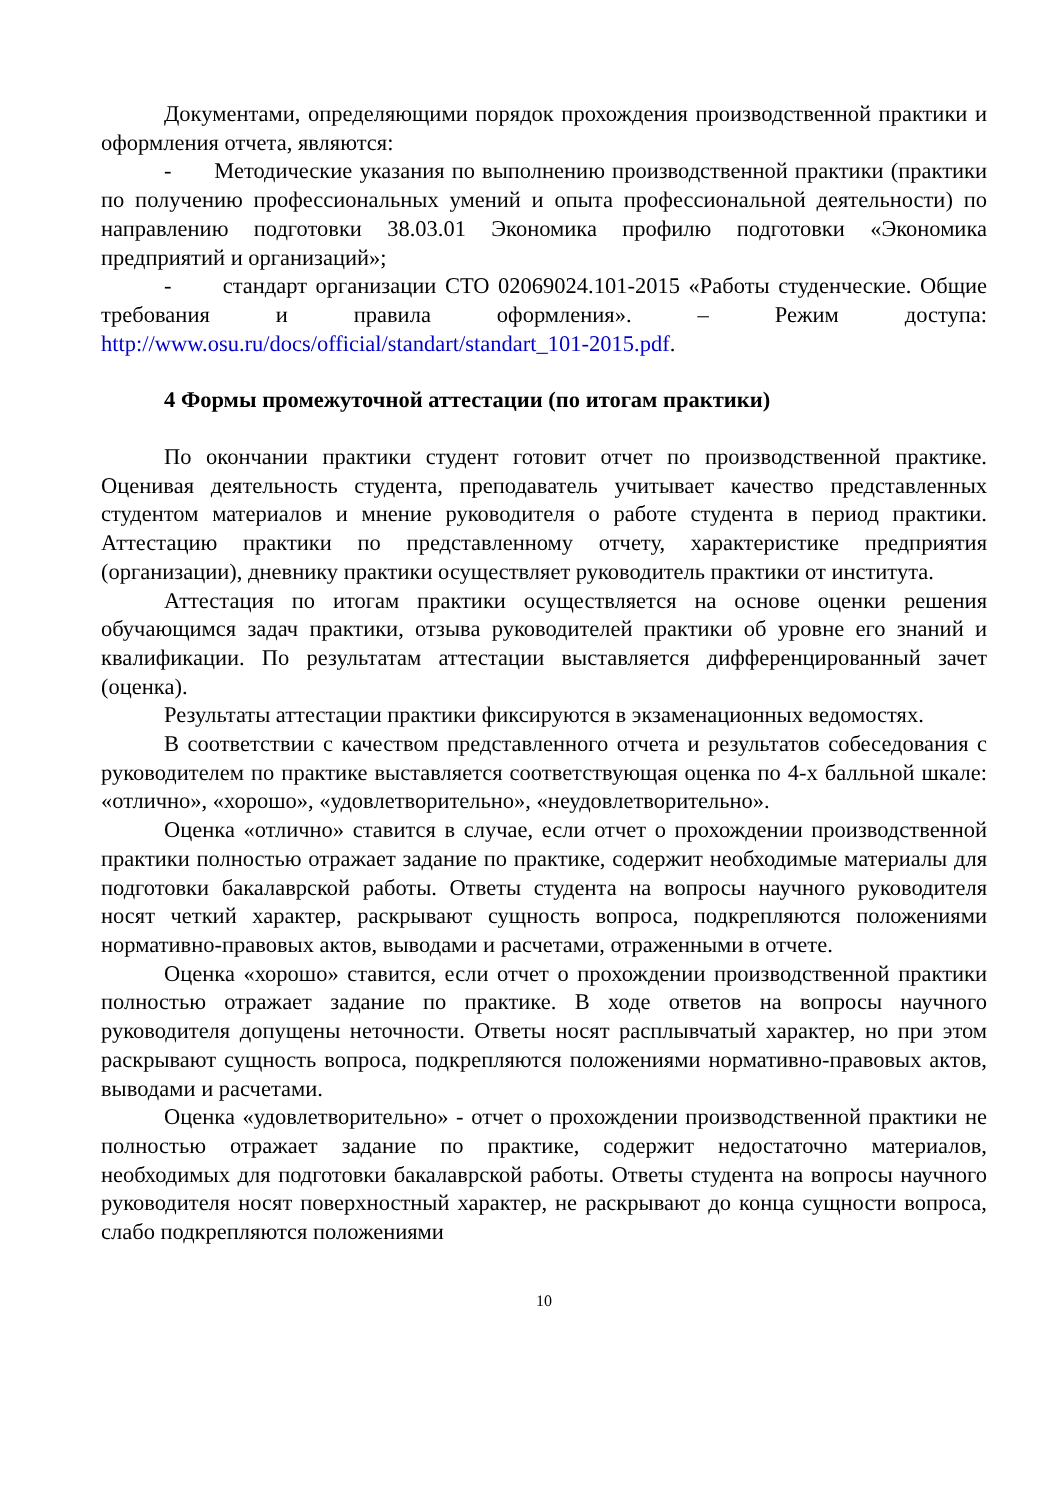Документами, определяющими порядок прохождения производственной практики и оформления отчета, являются:
- Методические указания по выполнению производственной практики (практики по получению профессиональных умений и опыта профессиональной деятельности) по направлению подготовки 38.03.01 Экономика профилю подготовки «Экономика предприятий и организаций»;
- стандарт организации СТО 02069024.101-2015 «Работы студенческие. Общие требования и правила оформления». – Режим доступа: http://www.osu.ru/docs/official/standart/standart_101-2015.pdf.
4 Формы промежуточной аттестации (по итогам практики)
По окончании практики студент готовит отчет по производственной практике. Оценивая деятельность студента, преподаватель учитывает качество представленных студентом материалов и мнение руководителя о работе студента в период практики. Аттестацию практики по представленному отчету, характеристике предприятия (организации), дневнику практики осуществляет руководитель практики от института.
Аттестация по итогам практики осуществляется на основе оценки решения обучающимся задач практики, отзыва руководителей практики об уровне его знаний и квалификации. По результатам аттестации выставляется дифференцированный зачет (оценка).
Результаты аттестации практики фиксируются в экзаменационных ведомостях.
В соответствии с качеством представленного отчета и результатов собеседования с руководителем по практике выставляется соответствующая оценка по 4-х балльной шкале: «отлично», «хорошо», «удовлетворительно», «неудовлетворительно».
Оценка «отлично» ставится в случае, если отчет о прохождении производственной практики полностью отражает задание по практике, содержит необходимые материалы для подготовки бакалаврской работы. Ответы студента на вопросы научного руководителя носят четкий характер, раскрывают сущность вопроса, подкрепляются положениями нормативно-правовых актов, выводами и расчетами, отраженными в отчете.
Оценка «хорошо» ставится, если отчет о прохождении производственной практики полностью отражает задание по практике. В ходе ответов на вопросы научного руководителя допущены неточности. Ответы носят расплывчатый характер, но при этом раскрывают сущность вопроса, подкрепляются положениями нормативно-правовых актов, выводами и расчетами.
Оценка «удовлетворительно» - отчет о прохождении производственной практики не полностью отражает задание по практике, содержит недостаточно материалов, необходимых для подготовки бакалаврской работы. Ответы студента на вопросы научного руководителя носят поверхностный характер, не раскрывают до конца сущности вопроса, слабо подкрепляются положениями
10